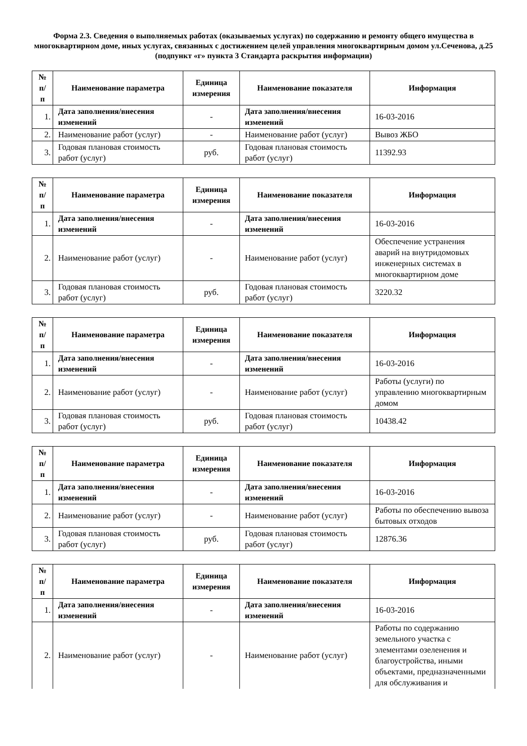Форма 2.3. Сведения о выполняемых работах (оказываемых услугах) по содержанию и ремонту общего имущества в многоквартирном доме, иных услугах, связанных с достижением целей управления многоквартирным домом ул.Сеченова, д.25
(подпункт «г» пункта 3 Стандарта раскрытия информации)
| № п/п | Наименование параметра | Единица измерения | Наименование показателя | Информация |
| --- | --- | --- | --- | --- |
| 1. | Дата заполнения/внесения изменений | - | Дата заполнения/внесения изменений | 16-03-2016 |
| 2. | Наименование работ (услуг) | - | Наименование работ (услуг) | Вывоз ЖБО |
| 3. | Годовая плановая стоимость работ (услуг) | руб. | Годовая плановая стоимость работ (услуг) | 11392.93 |
| № п/п | Наименование параметра | Единица измерения | Наименование показателя | Информация |
| --- | --- | --- | --- | --- |
| 1. | Дата заполнения/внесения изменений | - | Дата заполнения/внесения изменений | 16-03-2016 |
| 2. | Наименование работ (услуг) | - | Наименование работ (услуг) | Обеспечение устранения аварий на внутридомовых инженерных системах в многоквартирном доме |
| 3. | Годовая плановая стоимость работ (услуг) | руб. | Годовая плановая стоимость работ (услуг) | 3220.32 |
| № п/п | Наименование параметра | Единица измерения | Наименование показателя | Информация |
| --- | --- | --- | --- | --- |
| 1. | Дата заполнения/внесения изменений | - | Дата заполнения/внесения изменений | 16-03-2016 |
| 2. | Наименование работ (услуг) | - | Наименование работ (услуг) | Работы (услуги) по управлению многоквартирным домом |
| 3. | Годовая плановая стоимость работ (услуг) | руб. | Годовая плановая стоимость работ (услуг) | 10438.42 |
| № п/п | Наименование параметра | Единица измерения | Наименование показателя | Информация |
| --- | --- | --- | --- | --- |
| 1. | Дата заполнения/внесения изменений | - | Дата заполнения/внесения изменений | 16-03-2016 |
| 2. | Наименование работ (услуг) | - | Наименование работ (услуг) | Работы по обеспечению вывоза бытовых отходов |
| 3. | Годовая плановая стоимость работ (услуг) | руб. | Годовая плановая стоимость работ (услуг) | 12876.36 |
| № п/п | Наименование параметра | Единица измерения | Наименование показателя | Информация |
| --- | --- | --- | --- | --- |
| 1. | Дата заполнения/внесения изменений | - | Дата заполнения/внесения изменений | 16-03-2016 |
| 2. | Наименование работ (услуг) | - | Наименование работ (услуг) | Работы по содержанию земельного участка с элементами озеленения и благоустройства, иными объектами, предназначенными для обслуживания и |